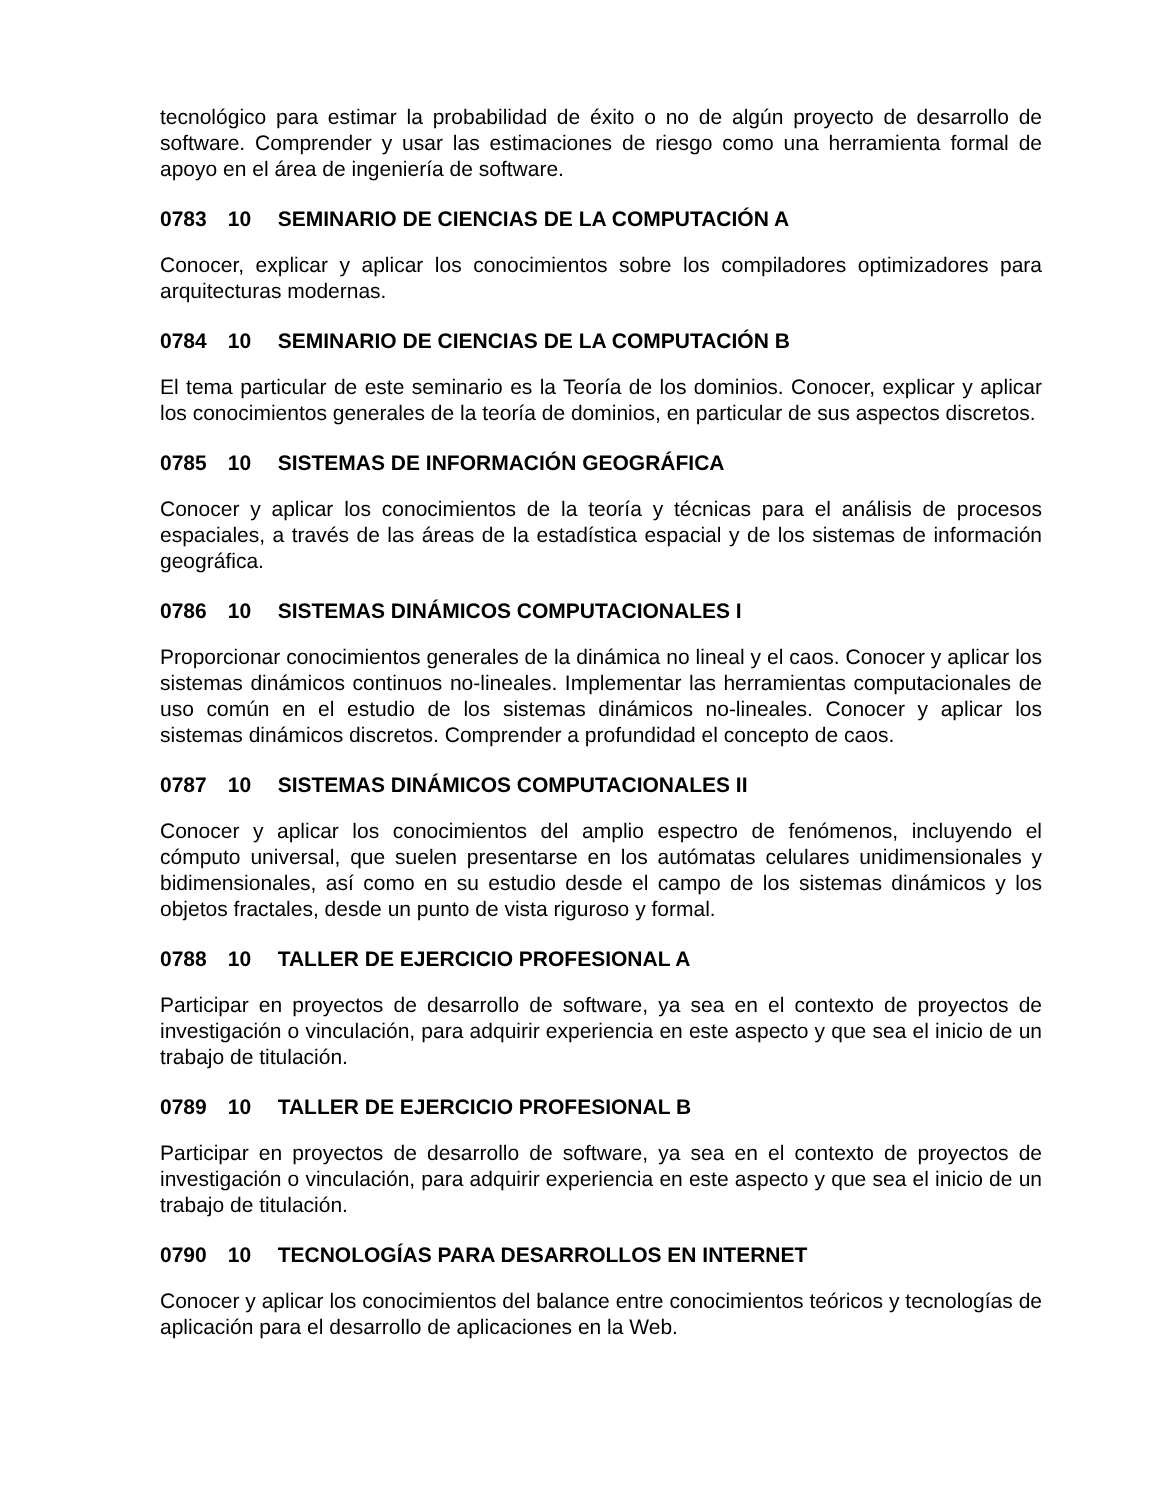tecnológico para estimar la probabilidad de éxito o no de algún proyecto de desarrollo de software. Comprender y usar las estimaciones de riesgo como una herramienta formal de apoyo en el área de ingeniería de software.
0783 10 SEMINARIO DE CIENCIAS DE LA COMPUTACIÓN A
Conocer, explicar y aplicar los conocimientos sobre los compiladores optimizadores para arquitecturas modernas.
0784 10 SEMINARIO DE CIENCIAS DE LA COMPUTACIÓN B
El tema particular de este seminario es la Teoría de los dominios. Conocer, explicar y aplicar los conocimientos generales de la teoría de dominios, en particular de sus aspectos discretos.
0785 10 SISTEMAS DE INFORMACIÓN GEOGRÁFICA
Conocer y aplicar los conocimientos de la teoría y técnicas para el análisis de procesos espaciales, a través de las áreas de la estadística espacial y de los sistemas de información geográfica.
0786 10 SISTEMAS DINÁMICOS COMPUTACIONALES I
Proporcionar conocimientos generales de la dinámica no lineal y el caos. Conocer y aplicar los sistemas dinámicos continuos no-lineales. Implementar las herramientas computacionales de uso común en el estudio de los sistemas dinámicos no-lineales. Conocer y aplicar los sistemas dinámicos discretos. Comprender a profundidad el concepto de caos.
0787 10 SISTEMAS DINÁMICOS COMPUTACIONALES II
Conocer y aplicar los conocimientos del amplio espectro de fenómenos, incluyendo el cómputo universal, que suelen presentarse en los autómatas celulares unidimensionales y bidimensionales, así como en su estudio desde el campo de los sistemas dinámicos y los objetos fractales, desde un punto de vista riguroso y formal.
0788 10 TALLER DE EJERCICIO PROFESIONAL A
Participar en proyectos de desarrollo de software, ya sea en el contexto de proyectos de investigación o vinculación, para adquirir experiencia en este aspecto y que sea el inicio de un trabajo de titulación.
0789 10 TALLER DE EJERCICIO PROFESIONAL B
Participar en proyectos de desarrollo de software, ya sea en el contexto de proyectos de investigación o vinculación, para adquirir experiencia en este aspecto y que sea el inicio de un trabajo de titulación.
0790 10 TECNOLOGÍAS PARA DESARROLLOS EN INTERNET
Conocer y aplicar los conocimientos del balance entre conocimientos teóricos y tecnologías de aplicación para el desarrollo de aplicaciones en la Web.